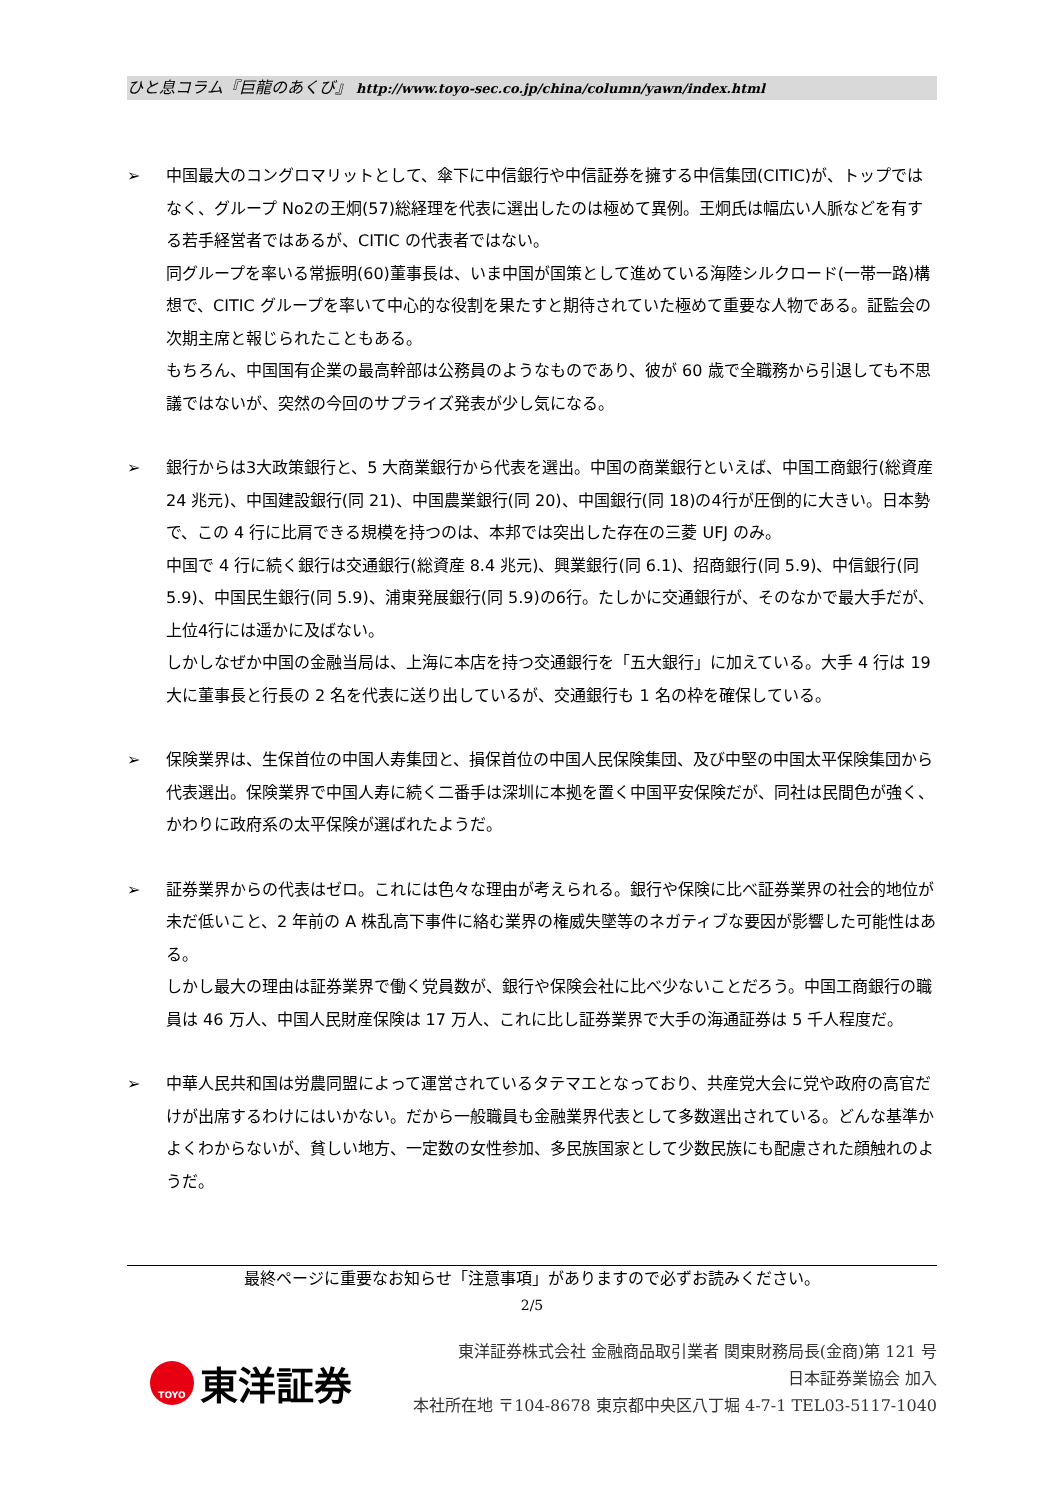ひと息コラム『巨龍のあくび』 http://www.toyo-sec.co.jp/china/column/yawn/index.html
➢ 中国最大のコングロマリットとして、傘下に中信銀行や中信証券を擁する中信集団(CITIC)が、トップではなく、グループ No2の王炯(57)総経理を代表に選出したのは極めて異例。王炯氏は幅広い人脈などを有する若手経営者ではあるが、CITIC の代表者ではない。
同グループを率いる常振明(60)董事長は、いま中国が国策として進めている海陸シルクロード(一帯一路)構想で、CITIC グループを率いて中心的な役割を果たすと期待されていた極めて重要な人物である。証監会の次期主席と報じられたこともある。
もちろん、中国国有企業の最高幹部は公務員のようなものであり、彼が 60 歳で全職務から引退しても不思議ではないが、突然の今回のサプライズ発表が少し気になる。
➢ 銀行からは3大政策銀行と、5 大商業銀行から代表を選出。中国の商業銀行といえば、中国工商銀行(総資産 24 兆元)、中国建設銀行(同 21)、中国農業銀行(同 20)、中国銀行(同 18)の4行が圧倒的に大きい。日本勢で、この 4 行に比肩できる規模を持つのは、本邦では突出した存在の三菱 UFJ のみ。
中国で 4 行に続く銀行は交通銀行(総資産 8.4 兆元)、興業銀行(同 6.1)、招商銀行(同 5.9)、中信銀行(同 5.9)、中国民生銀行(同 5.9)、浦東発展銀行(同 5.9)の6行。たしかに交通銀行が、そのなかで最大手だが、上位4行には遥かに及ばない。
しかしなぜか中国の金融当局は、上海に本店を持つ交通銀行を「五大銀行」に加えている。大手 4 行は 19 大に董事長と行長の 2 名を代表に送り出しているが、交通銀行も 1 名の枠を確保している。
➢ 保険業界は、生保首位の中国人寿集団と、損保首位の中国人民保険集団、及び中堅の中国太平保険集団から代表選出。保険業界で中国人寿に続く二番手は深圳に本拠を置く中国平安保険だが、同社は民間色が強く、かわりに政府系の太平保険が選ばれたようだ。
➢ 証券業界からの代表はゼロ。これには色々な理由が考えられる。銀行や保険に比べ証券業界の社会的地位が未だ低いこと、2 年前の A 株乱高下事件に絡む業界の権威失墜等のネガティブな要因が影響した可能性はある。
しかし最大の理由は証券業界で働く党員数が、銀行や保険会社に比べ少ないことだろう。中国工商銀行の職員は 46 万人、中国人民財産保険は 17 万人、これに比し証券業界で大手の海通証券は 5 千人程度だ。
➢ 中華人民共和国は労農同盟によって運営されているタテマエとなっており、共産党大会に党や政府の高官だけが出席するわけにはいかない。だから一般職員も金融業界代表として多数選出されている。どんな基準かよくわからないが、貧しい地方、一定数の女性参加、多民族国家として少数民族にも配慮された顔触れのようだ。
最終ページに重要なお知らせ「注意事項」がありますので必ずお読みください。
2/5
TOYO
東洋証券
東洋証券株式会社 金融商品取引業者 関東財務局長(金商)第 121 号
日本証券業協会 加入
本社所在地 〒104-8678 東京都中央区八丁堀 4-7-1 TEL03-5117-1040